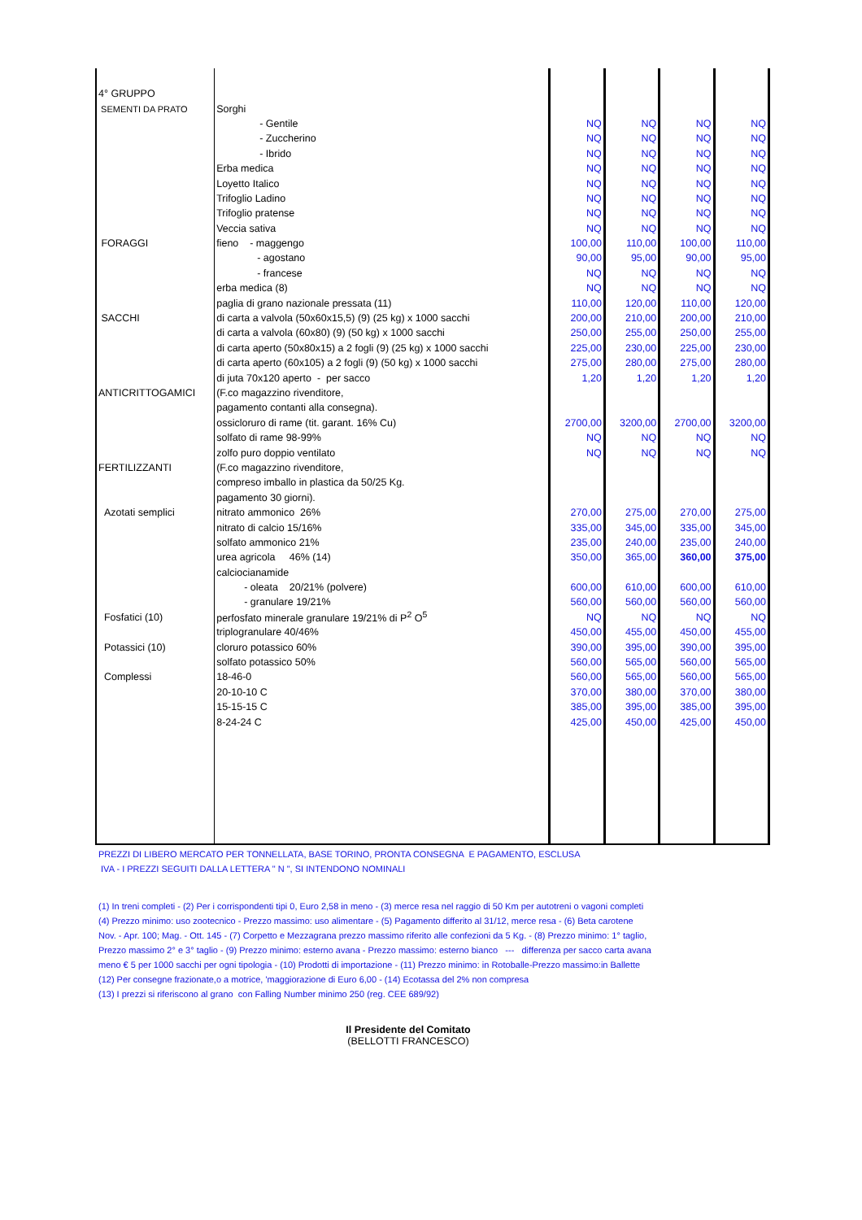| 4° GRUPPO | | | | | |
| SEMENTI DA PRATO | Sorghi | | | | |
| | - Gentile | NQ | NQ | NQ | NQ |
| | - Zuccherino | NQ | NQ | NQ | NQ |
| | - Ibrido | NQ | NQ | NQ | NQ |
| | Erba medica | NQ | NQ | NQ | NQ |
| | Loyetto Italico | NQ | NQ | NQ | NQ |
| | Trifoglio Ladino | NQ | NQ | NQ | NQ |
| | Trifoglio pratense | NQ | NQ | NQ | NQ |
| | Veccia sativa | NQ | NQ | NQ | NQ |
| FORAGGI | fieno - maggengo | 100,00 | 110,00 | 100,00 | 110,00 |
| | - agostano | 90,00 | 95,00 | 90,00 | 95,00 |
| | - francese | NQ | NQ | NQ | NQ |
| | erba medica (8) | NQ | NQ | NQ | NQ |
| | paglia di grano nazionale pressata (11) | 110,00 | 120,00 | 110,00 | 120,00 |
| SACCHI | di carta a valvola (50x60x15,5) (9) (25 kg) x 1000 sacchi | 200,00 | 210,00 | 200,00 | 210,00 |
| | di carta a valvola (60x80) (9) (50 kg) x 1000 sacchi | 250,00 | 255,00 | 250,00 | 255,00 |
| | di carta aperto (50x80x15) a 2 fogli (9) (25 kg) x 1000 sacchi | 225,00 | 230,00 | 225,00 | 230,00 |
| | di carta aperto (60x105) a 2 fogli (9) (50 kg) x 1000 sacchi | 275,00 | 280,00 | 275,00 | 280,00 |
| | di juta 70x120 aperto - per sacco | 1,20 | 1,20 | 1,20 | 1,20 |
| ANTICRITTOGAMICI | (F.co magazzino rivenditore, | | | | |
| | pagamento contanti alla consegna). | | | | |
| | ossicloruro di rame (tit. garant. 16% Cu) | 2700,00 | 3200,00 | 2700,00 | 3200,00 |
| | solfato di rame 98-99% | NQ | NQ | NQ | NQ |
| | zolfo puro doppio ventilato | NQ | NQ | NQ | NQ |
| FERTILIZZANTI | (F.co magazzino rivenditore, | | | | |
| | compreso imballo in plastica da 50/25 Kg. | | | | |
| | pagamento 30 giorni). | | | | |
| Azotati semplici | nitrato ammonico 26% | 270,00 | 275,00 | 270,00 | 275,00 |
| | nitrato di calcio 15/16% | 335,00 | 345,00 | 335,00 | 345,00 |
| | solfato ammonico 21% | 235,00 | 240,00 | 235,00 | 240,00 |
| | urea agricola 46% (14) | 350,00 | 365,00 | 360,00 | 375,00 |
| | calciocianamide | | | | |
| | - oleata 20/21% (polvere) | 600,00 | 610,00 | 600,00 | 610,00 |
| | - granulare 19/21% | 560,00 | 560,00 | 560,00 | 560,00 |
| Fosfatici (10) | perfosfato minerale granulare 19/21% di P<sup>2</sup> O<sup>5</sup> | NQ | NQ | NQ | NQ |
| | triplogranulare 40/46% | 450,00 | 455,00 | 450,00 | 455,00 |
| Potassici (10) | cloruro potassico 60% | 390,00 | 395,00 | 390,00 | 395,00 |
| | solfato potassico 50% | 560,00 | 565,00 | 560,00 | 565,00 |
| Complessi | 18-46-0 | 560,00 | 565,00 | 560,00 | 565,00 |
| | 20-10-10 C | 370,00 | 380,00 | 370,00 | 380,00 |
| | 15-15-15 C | 385,00 | 395,00 | 385,00 | 395,00 |
| | 8-24-24 C | 425,00 | 450,00 | 425,00 | 450,00 |
PREZZI DI LIBERO MERCATO PER TONNELLATA, BASE TORINO, PRONTA CONSEGNA E PAGAMENTO, ESCLUSA
IVA - I PREZZI SEGUITI DALLA LETTERA " N ", SI INTENDONO NOMINALI
(1) In treni completi - (2) Per i corrispondenti tipi 0, Euro 2,58 in meno - (3) merce resa nel raggio di 50 Km per autotreni o vagoni completi
(4) Prezzo minimo: uso zootecnico - Prezzo massimo: uso alimentare - (5) Pagamento differito al 31/12, merce resa - (6) Beta carotene
Nov. - Apr. 100; Mag. - Ott. 145 - (7) Corpetto e Mezzagrana prezzo massimo riferito alle confezioni da 5 Kg. - (8) Prezzo minimo: 1° taglio,
Prezzo massimo 2° e 3° taglio - (9) Prezzo minimo: esterno avana - Prezzo massimo: esterno bianco --- differenza per sacco carta avana
meno € 5 per 1000 sacchi per ogni tipologia - (10) Prodotti di importazione - (11) Prezzo minimo: in Rotoballe-Prezzo massimo:in Ballette
(12) Per consegne frazionate,o a motrice, 'maggiorazione di Euro 6,00 - (14) Ecotassa del 2% non compresa
(13) I prezzi si riferiscono al grano con Falling Number minimo 250 (reg. CEE 689/92)
Il Presidente del Comitato
(BELLOTTI FRANCESCO)